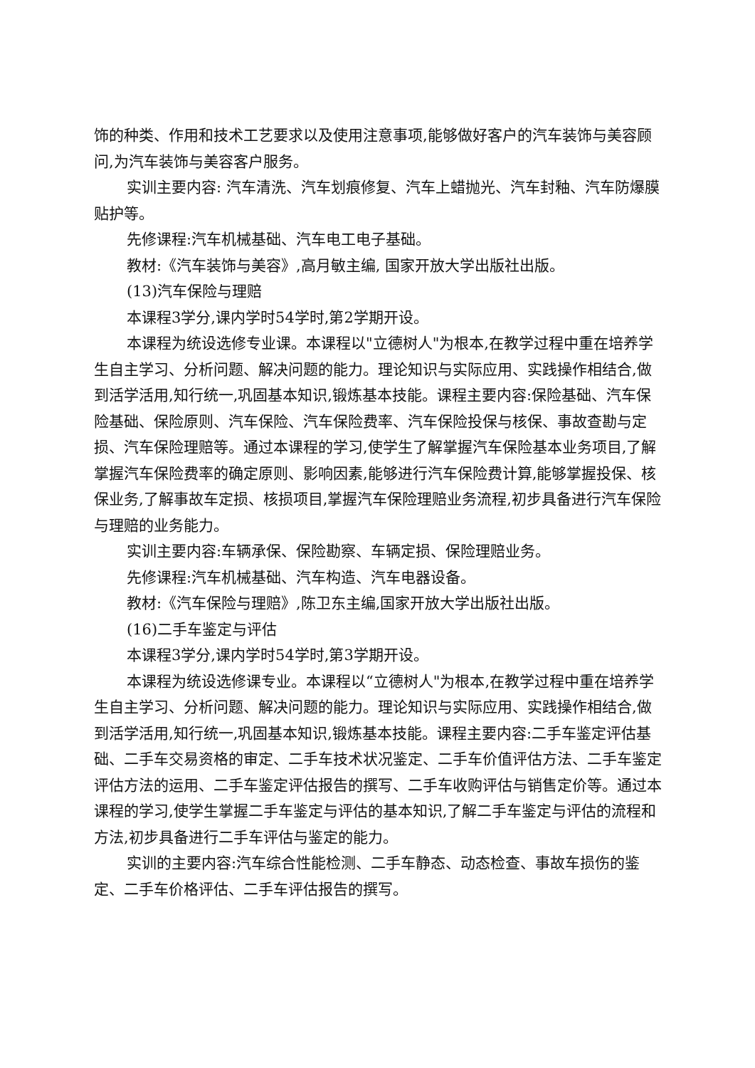饰的种类、作用和技术工艺要求以及使用注意事项,能够做好客户的汽车装饰与美容顾问,为汽车装饰与美容客户服务。
实训主要内容: 汽车清洗、汽车划痕修复、汽车上蜡抛光、汽车封釉、汽车防爆膜贴护等。
先修课程:汽车机械基础、汽车电工电子基础。
教材:《汽车装饰与美容》,高月敏主编, 国家开放大学出版社出版。
(13)汽车保险与理赔
本课程3学分,课内学时54学时,第2学期开设。
本课程为统设选修专业课。本课程以"立德树人"为根本,在教学过程中重在培养学生自主学习、分析问题、解决问题的能力。理论知识与实际应用、实践操作相结合,做到活学活用,知行统一,巩固基本知识,锻炼基本技能。课程主要内容:保险基础、汽车保险基础、保险原则、汽车保险、汽车保险费率、汽车保险投保与核保、事故查勘与定损、汽车保险理赔等。通过本课程的学习,使学生了解掌握汽车保险基本业务项目,了解掌握汽车保险费率的确定原则、影响因素,能够进行汽车保险费计算,能够掌握投保、核保业务,了解事故车定损、核损项目,掌握汽车保险理赔业务流程,初步具备进行汽车保险与理赔的业务能力。
实训主要内容:车辆承保、保险勘察、车辆定损、保险理赔业务。
先修课程:汽车机械基础、汽车构造、汽车电器设备。
教材:《汽车保险与理赔》,陈卫东主编,国家开放大学出版社出版。
(16)二手车鉴定与评估
本课程3学分,课内学时54学时,第3学期开设。
本课程为统设选修课专业。本课程以“立德树人"为根本,在教学过程中重在培养学生自主学习、分析问题、解决问题的能力。理论知识与实际应用、实践操作相结合,做到活学活用,知行统一,巩固基本知识,锻炼基本技能。课程主要内容:二手车鉴定评估基础、二手车交易资格的审定、二手车技术状况鉴定、二手车价值评估方法、二手车鉴定评估方法的运用、二手车鉴定评估报告的撰写、二手车收购评估与销售定价等。通过本课程的学习,使学生掌握二手车鉴定与评估的基本知识,了解二手车鉴定与评估的流程和方法,初步具备进行二手车评估与鉴定的能力。
实训的主要内容:汽车综合性能检测、二手车静态、动态检查、事故车损伤的鉴定、二手车价格评估、二手车评估报告的撰写。